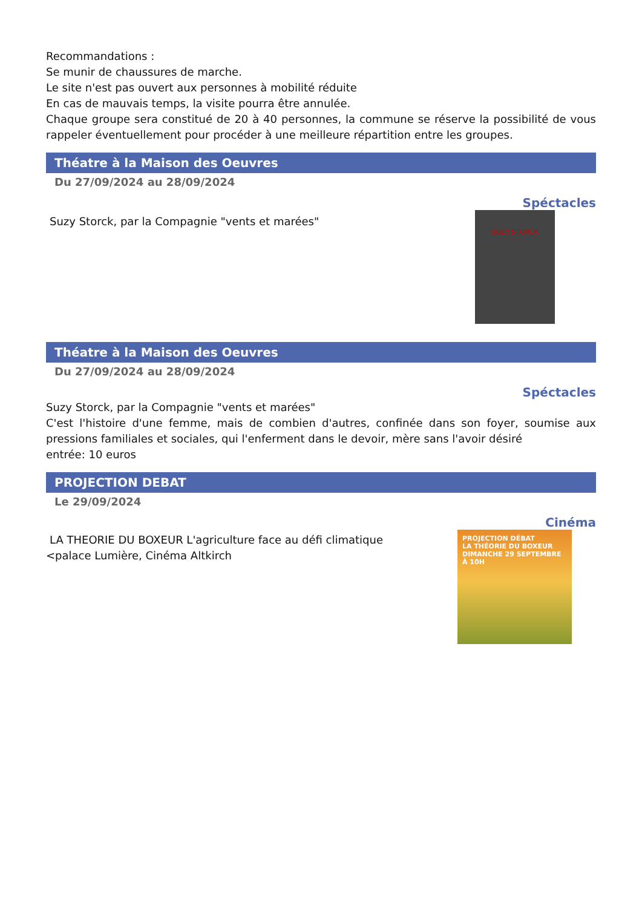Recommandations :
Se munir de chaussures de marche.
Le site n'est pas ouvert aux personnes à mobilité réduite
En cas de mauvais temps, la visite pourra être annulée.
Chaque groupe sera constitué de 20 à 40 personnes, la commune se réserve la possibilité de vous rappeler éventuellement pour procéder à une meilleure répartition entre les groupes.
Théatre à la Maison des Oeuvres
Du 27/09/2024 au 28/09/2024
Spéctacles
Suzy Storck, par la Compagnie "vents et marées"
SUZY STORCK
Théatre à la Maison des Oeuvres
Du 27/09/2024 au 28/09/2024
Spéctacles
Suzy Storck, par la Compagnie "vents et marées"
C'est l'histoire d'une femme, mais de combien d'autres, confinée dans son foyer, soumise aux pressions familiales et sociales, qui l'enferment dans le devoir, mère sans l'avoir désiré
entrée: 10 euros
PROJECTION DEBAT
Le 29/09/2024
Cinéma
LA THEORIE DU BOXEUR L'agriculture face au défi climatique
<palace Lumière, Cinéma Altkirch
PROJECTION DÉBAT
LA THÉORIE DU BOXEUR
DIMANCHE 29 SEPTEMBRE À 10H